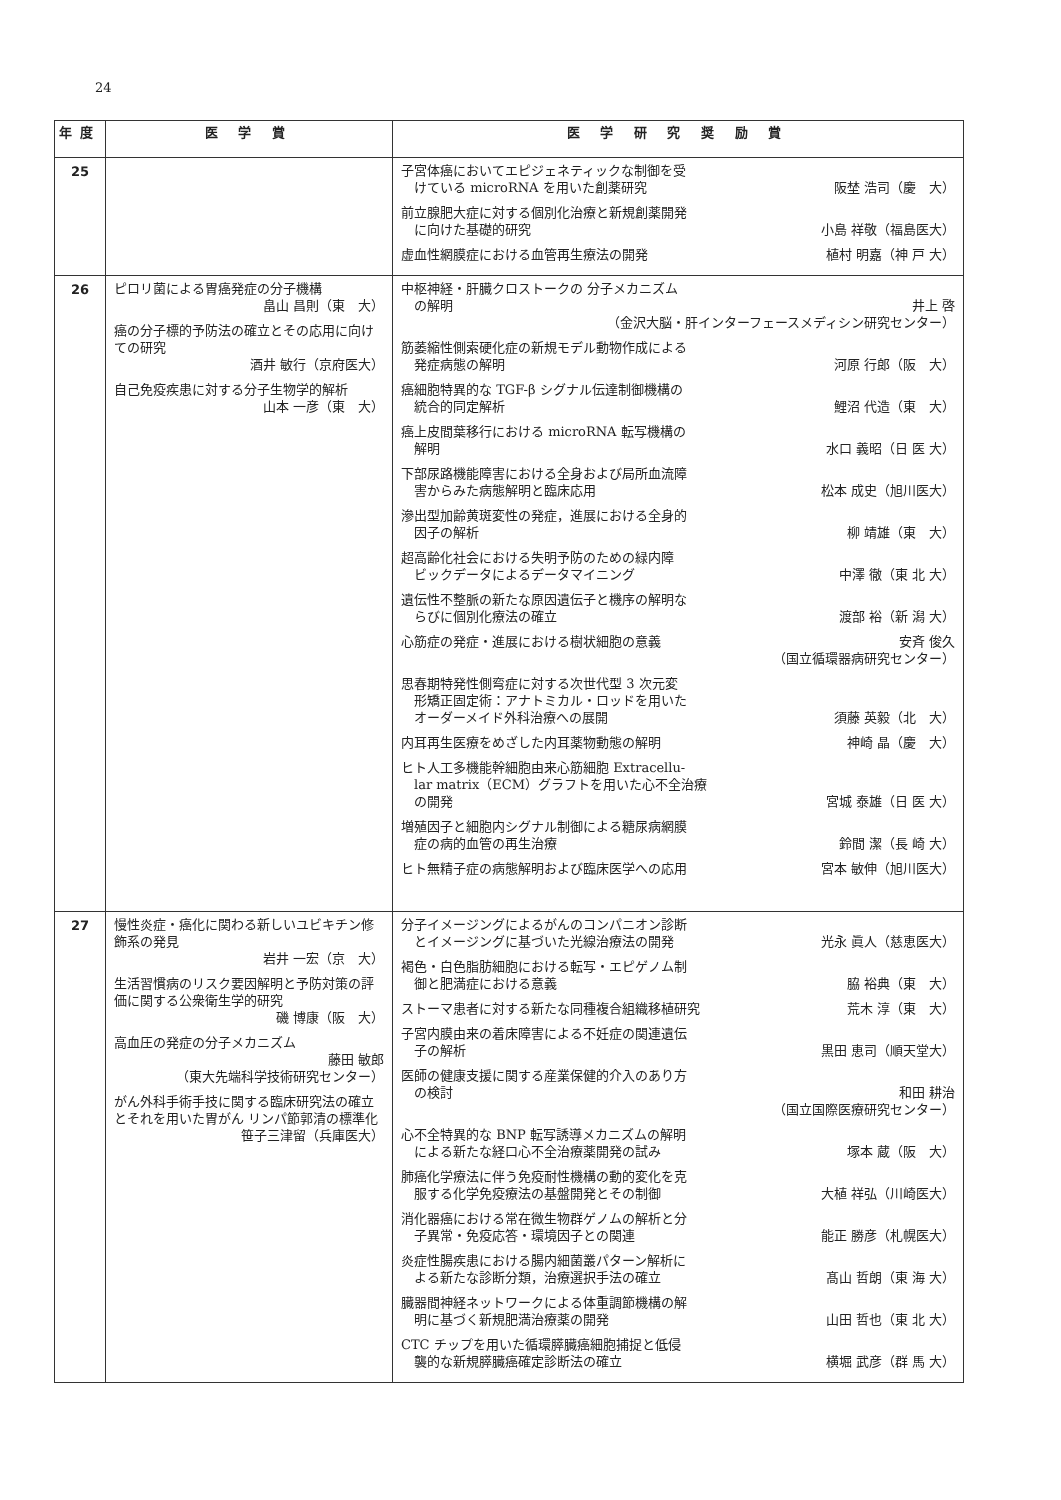24
| 年度 | 医 学 賞 | 医 学 研 究 奨 励 賞 |
| --- | --- | --- |
| 25 | | 子宮体癌においてエピジェネティックな制御を受 けている microRNA を用いた創薬研究 阪埜 浩司（慶 大） 前立腺肥大症に対する個別化治療と新規創薬開発 に向けた基礎的研究 小島 祥敬（福島医大） 虚血性網膜症における血管再生療法の開発 植村 明嘉（神 戸 大） |
| 26 | ピロリ菌による胃癌発症の分子機構 畠山 昌則（東 大） 癌の分子標的予防法の確立とその応用に向けての研究 酒井 敏行（京府医大） 自己免疫疾患に対する分子生物学的解析 山本 一彦（東 大） | 中枢神経・肝臓クロストークの 分子メカニズム の解明 井上 啓 （金沢大脳・肝インターフェースメディシン研究センター） 筋萎縮性側索硬化症の新規モデル動物作成による 発症病態の解明 河原 行郎（阪 大） 癌細胞特異的な TGF-β シグナル伝達制御機構の 統合的同定解析 鯉沼 代造（東 大） 癌上皮間葉移行における microRNA 転写機構の 解明 水口 義昭（日 医 大） 下部尿路機能障害における全身および局所血流障 害からみた病態解明と臨床応用 松本 成史（旭川医大） 滲出型加齢黄斑変性の発症，進展における全身的 因子の解析 柳 靖雄（東 大） 超高齢化社会における失明予防のための緑内障 ビックデータによるデータマイニング 中澤 徹（東 北 大） 遺伝性不整脈の新たな原因遺伝子と機序の解明な らびに個別化療法の確立 渡部 裕（新 潟 大） 心筋症の発症・進展における樹状細胞の意義 安斉 俊久 （国立循環器病研究センター） 思春期特発性側弯症に対する次世代型 3 次元変 形矯正固定術：アナトミカル・ロッドを用いた オーダーメイド外科治療への展開 須藤 英毅（北 大） 内耳再生医療をめざした内耳薬物動態の解明 神崎 晶（慶 大） ヒト人工多機能幹細胞由来心筋細胞 Extracellu- lar matrix（ECM）グラフトを用いた心不全治療 の開発 宮城 泰雄（日 医 大） 増殖因子と細胞内シグナル制御による糖尿病網膜 症の病的血管の再生治療 鈴間 潔（長 崎 大） ヒト無精子症の病態解明および臨床医学への応用 宮本 敏伸（旭川医大） |
| 27 | 慢性炎症・癌化に関わる新しいユビキチン修飾系の発見 岩井 一宏（京 大） 生活習慣病のリスク要因解明と予防対策の評価に関する公衆衛生学的研究 磯 博康（阪 大） 高血圧の発症の分子メカニズム 藤田 敏郎 （東大先端科学技術研究センター） がん外科手術手技に関する臨床研究法の確立とそれを用いた胃がん リンパ節郭清の標準化 笹子三津留（兵庫医大） | 分子イメージングによるがんのコンパニオン診断 とイメージングに基づいた光線治療法の開発 光永 眞人（慈恵医大） 褐色・白色脂肪細胞における転写・エピゲノム制 御と肥満症における意義 脇 裕典（東 大） ストーマ患者に対する新たな同種複合組織移植研究 荒木 淳（東 大） 子宮内膜由来の着床障害による不妊症の関連遺伝 子の解析 黒田 恵司（順天堂大） 医師の健康支援に関する産業保健的介入のあり方 の検討 和田 耕治 （国立国際医療研究センター） 心不全特異的な BNP 転写誘導メカニズムの解明 による新たな経口心不全治療薬開発の試み 塚本 蔵（阪 大） 肺癌化学療法に伴う免疫耐性機構の動的変化を克 服する化学免疫療法の基盤開発とその制御 大植 祥弘（川崎医大） 消化器癌における常在微生物群ゲノムの解析と分 子異常・免疫応答・環境因子との関連 能正 勝彦（札幌医大） 炎症性腸疾患における腸内細菌叢パターン解析に よる新たな診断分類，治療選択手法の確立 髙山 哲朗（東 海 大） 臓器間神経ネットワークによる体重調節機構の解 明に基づく新規肥満治療薬の開発 山田 哲也（東 北 大） CTC チップを用いた循環膵臓癌細胞捕捉と低侵 襲的な新規膵臓癌確定診断法の確立 横堀 武彦（群 馬 大） |